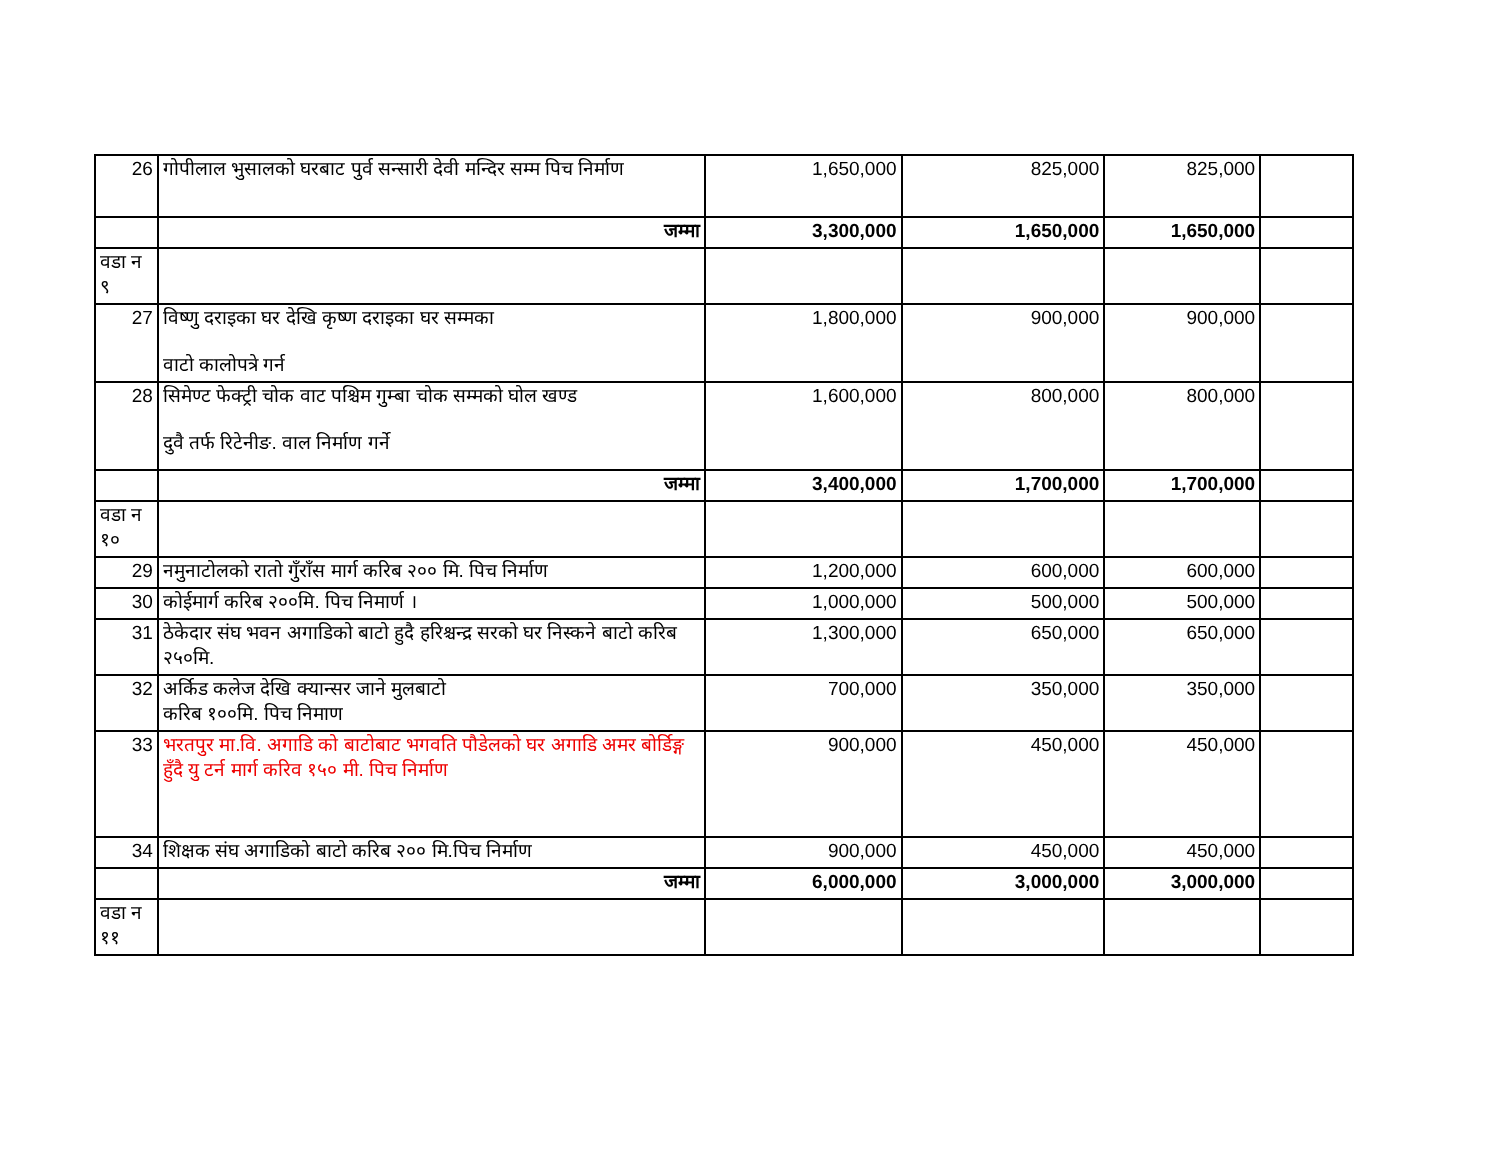| 26 | गोपीलाल भुसालको घरबाट पुर्व सन्सारी देवी मन्दिर सम्म पिच निर्माण | 1,650,000 | 825,000 | 825,000 | |
| | जम्मा | 3,300,000 | 1,650,000 | 1,650,000 | |
| वडा न ९ | | | | | |
| 27 | विष्णु दराइका घर देखि कृष्ण दराइका घर सम्मका वाटो कालोपत्रे गर्न | 1,800,000 | 900,000 | 900,000 | |
| 28 | सिमेण्ट फेक्ट्री चोक वाट पश्चिम गुम्बा चोक सम्मको घोल खण्ड दुवै तर्फ रिटेनीङ. वाल निर्माण गर्ने | 1,600,000 | 800,000 | 800,000 | |
| | जम्मा | 3,400,000 | 1,700,000 | 1,700,000 | |
| वडा न १० | | | | | |
| 29 | नमुनाटोलको रातो गुँराँस मार्ग करिब २०० मि. पिच निर्माण | 1,200,000 | 600,000 | 600,000 | |
| 30 | कोईमार्ग करिब २००मि. पिच निमार्ण । | 1,000,000 | 500,000 | 500,000 | |
| 31 | ठेकेदार संघ भवन अगाडिको बाटो हुदै हरिश्चन्द्र सरको घर निस्कने बाटो करिब २५०मि. | 1,300,000 | 650,000 | 650,000 | |
| 32 | अर्किड कलेज देखि क्यान्सर जाने मुलबाटो करिब १००मि. पिच निमाण | 700,000 | 350,000 | 350,000 | |
| 33 | भरतपुर मा.वि. अगाडि को बाटोबाट भगवति पौडेलको घर अगाडि अमर बोर्डिङ्ग हुँदै यु टर्न मार्ग करिव १५० मी. पिच निर्माण | 900,000 | 450,000 | 450,000 | |
| 34 | शिक्षक संघ अगाडिको बाटो करिब २०० मि.पिच निर्माण | 900,000 | 450,000 | 450,000 | |
| | जम्मा | 6,000,000 | 3,000,000 | 3,000,000 | |
| वडा न ११ | | | | | |